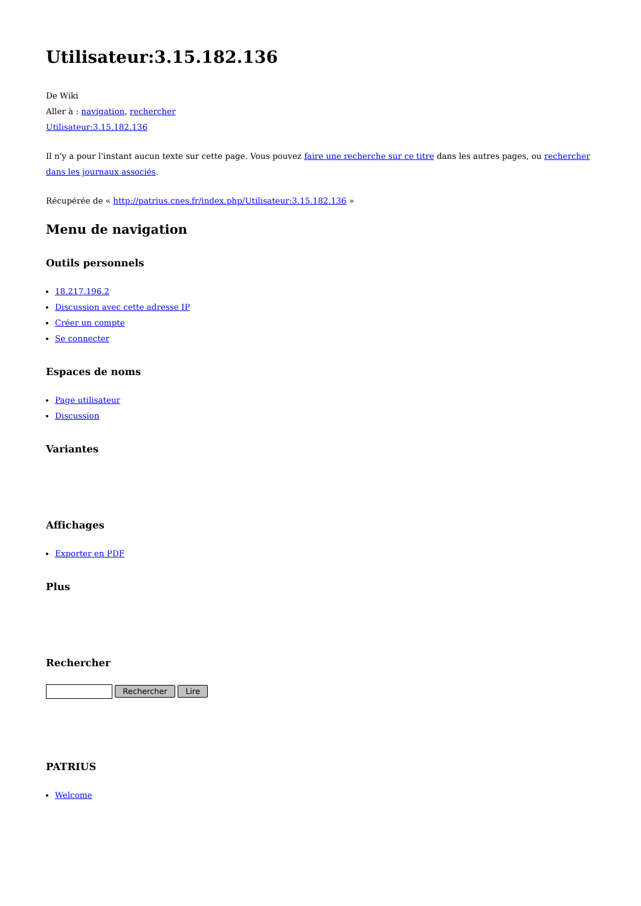Utilisateur:3.15.182.136
De Wiki
Aller à : navigation, rechercher
Utilisateur:3.15.182.136
Il n'y a pour l'instant aucun texte sur cette page. Vous pouvez faire une recherche sur ce titre dans les autres pages, ou rechercher dans les journaux associés.
Récupérée de « http://patrius.cnes.fr/index.php/Utilisateur:3.15.182.136 »
Menu de navigation
Outils personnels
18.217.196.2
Discussion avec cette adresse IP
Créer un compte
Se connecter
Espaces de noms
Page utilisateur
Discussion
Variantes
Affichages
Exporter en PDF
Plus
Rechercher
Rechercher Lire
PATRIUS
Welcome